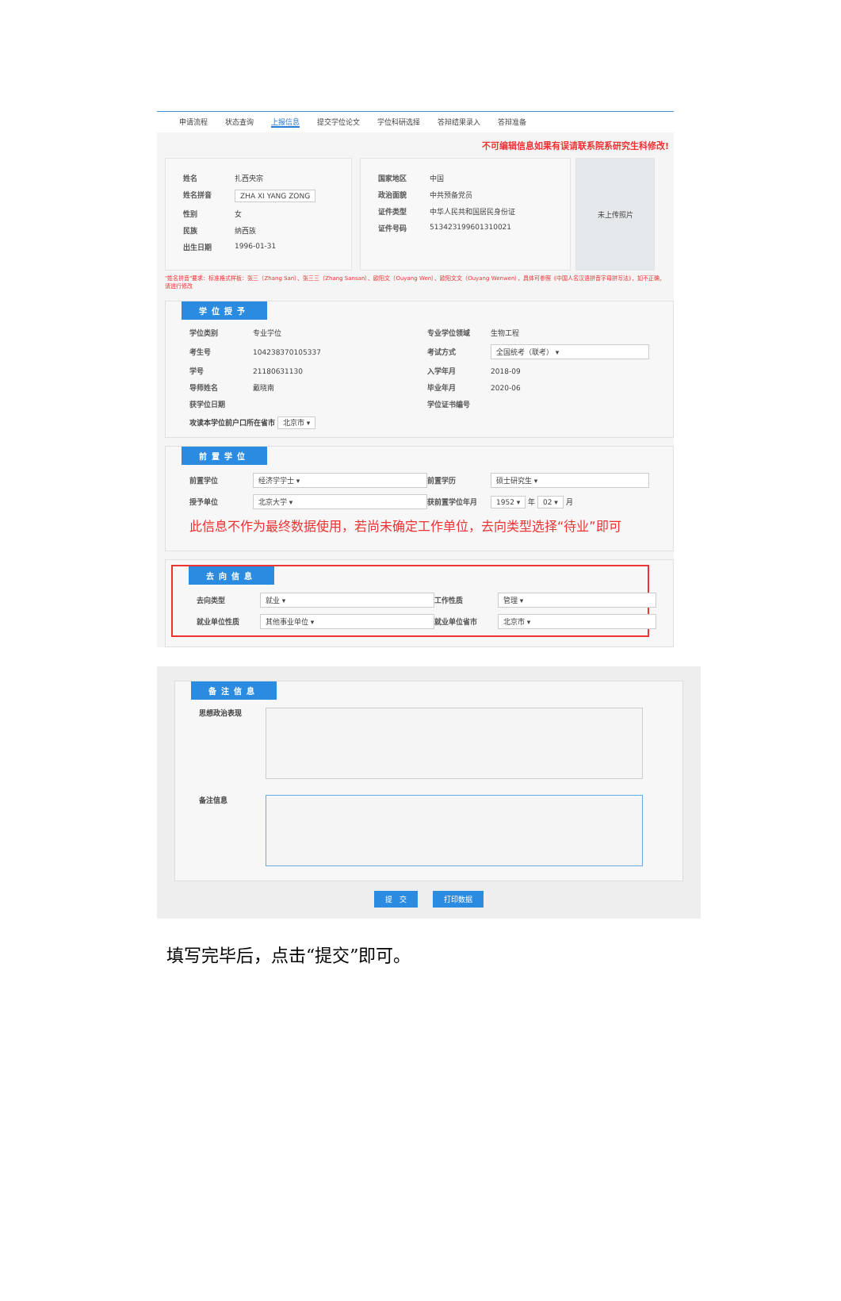申请流程 状态查询 上报信息 提交学位论文 学位科研选择 答辩结果录入 答辩准备
不可编辑信息如果有误请联系院系研究生科修改!
姓名 扎西央宗
姓名拼音 ZHA XI YANG ZONG
性别 女
民族 纳西族
出生日期 1996-01-31
国家地区 中国
政治面貌 中共预备党员
证件类型 中华人民共和国居民身份证
证件号码 513423199601310021
未上传照片
"姓名拼音"要求：标准格式样板：张三（Zhang San）、张三三（Zhang Sansan）、欧阳文（Ouyang Wen）、欧阳文文（Ouyang Wenwen），具体可参照《中国人名汉语拼音字母拼写法》，如不正确，请进行修改
学位授予
学位类别 专业学位 专业学位领域 生物工程 考生号 104238370105337 考试方式 全国统考（联考） ▾ 学号 21180631130 入学年月 2018-09 导师姓名 戴晓南 毕业年月 2020-06 获学位日期 学位证书编号
攻读本学位前户口所在省市 北京市 ▾
前置学位
前置学位 经济学学士 ▾ 前置学历 硕士研究生 ▾ 授予单位 北京大学 ▾ 获前置学位年月 1952 ▾ 年 02 ▾ 月
此信息不作为最终数据使用，若尚未确定工作单位，去向类型选择“待业”即可
去向信息
去向类型 就业 ▾ 工作性质 管理 ▾ 就业单位性质 其他事业单位 ▾ 就业单位省市 北京市 ▾
备注信息
思想政治表现
备注信息
提　交 打印数据
填写完毕后，点击“提交”即可。